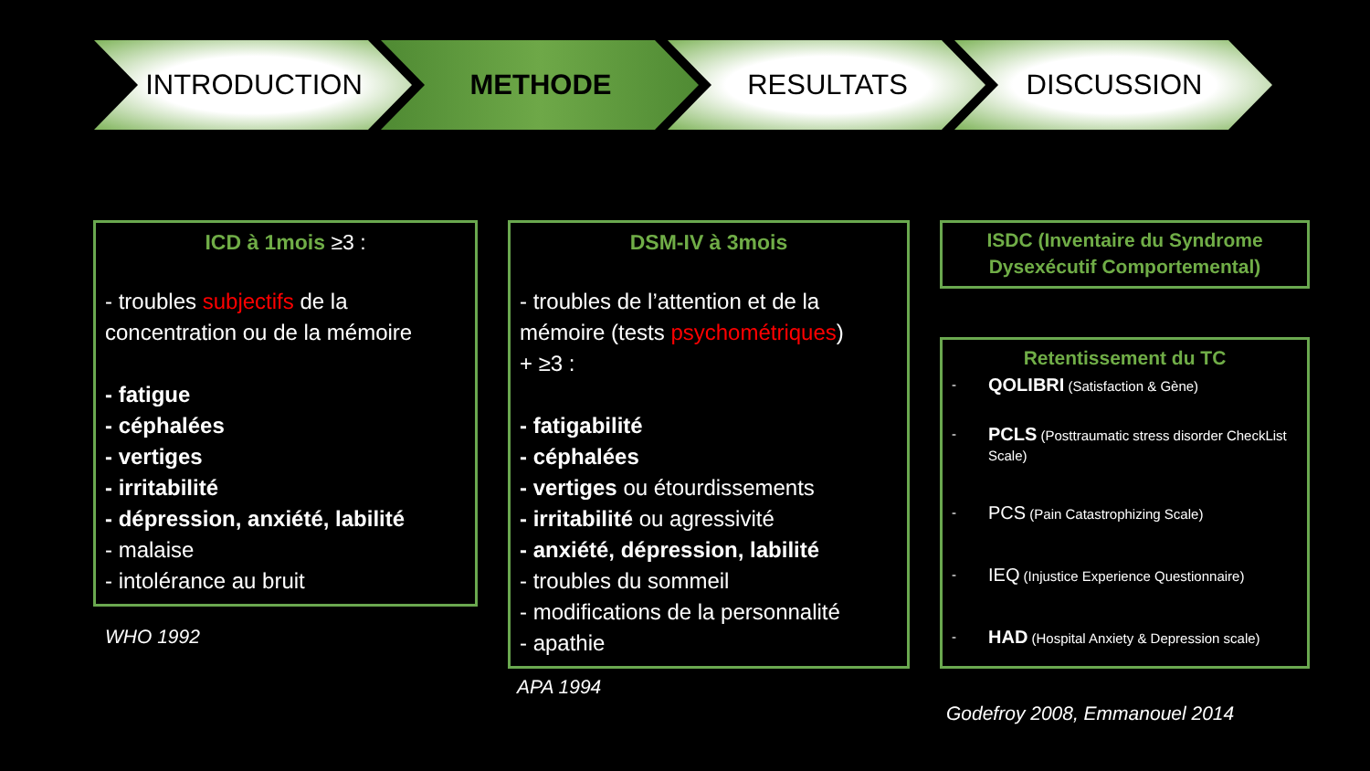INTRODUCTION METHODE RESULTATS DISCUSSION
ICD à 1mois ≥3 :
- troubles subjectifs de la concentration ou de la mémoire
- fatigue
- céphalées
- vertiges
- irritabilité
- dépression, anxiété, labilité
- malaise
- intolérance au bruit
WHO 1992
DSM-IV à 3mois
- troubles de l’attention et de la mémoire (tests psychométriques)
+ ≥3 :
- fatigabilité
- céphalées
- vertiges ou étourdissements
- irritabilité ou agressivité
- anxiété, dépression, labilité
- troubles du sommeil
- modifications de la personnalité
- apathie
APA 1994
ISDC (Inventaire du Syndrome Dysexécutif Comportemental)
Retentissement du TC
- QOLIBRI (Satisfaction & Gène)
- PCLS (Posttraumatic stress disorder CheckList Scale)
- PCS (Pain Catastrophizing Scale)
- IEQ (Injustice Experience Questionnaire)
- HAD (Hospital Anxiety & Depression scale)
Godefroy 2008, Emmanouel 2014